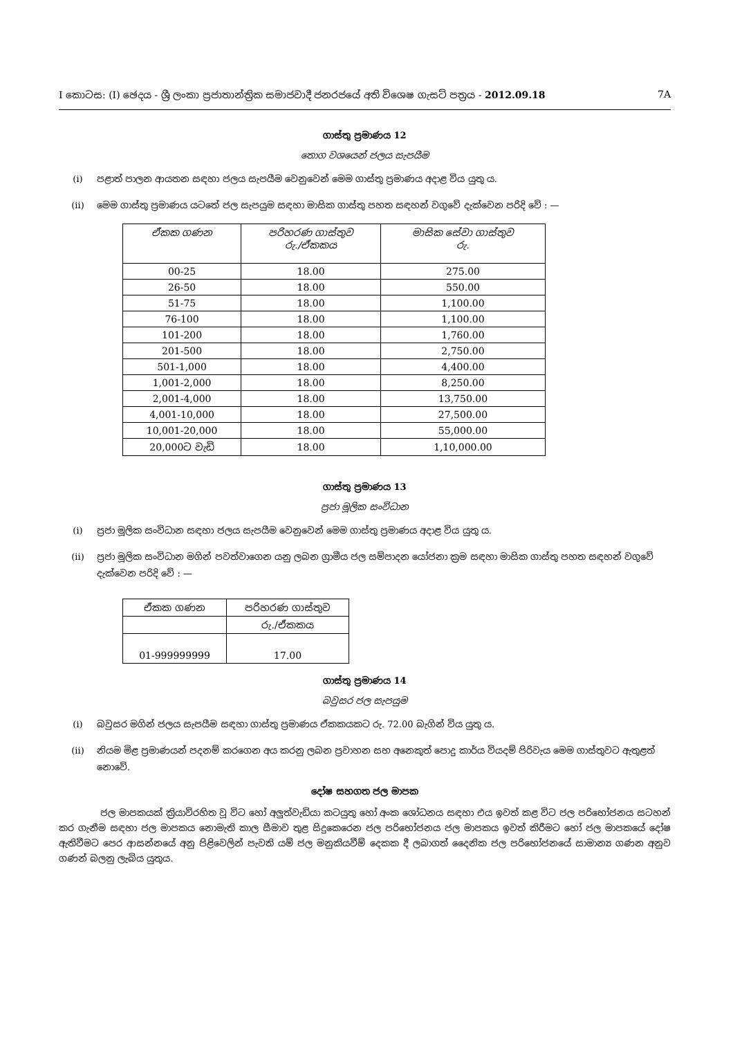I කොටස: (I) ඡෙදය - ශ්‍රී ලංකා ප්‍රජාතාන්ත්‍රික සමාජවාදී ජනරජයේ අති විශෙෂ ගැසට් පත්‍රය - 2012.09.18 7A
ගාස්තු ප්‍රමාණය 12
තොග වශයෙන් ජලය සැපයීම
(i) පළාත් පාලන ආයතන සඳහා ජලය සැපයීම වෙනුවෙන් මෙම ගාස්තු ප්‍රමාණය අදාළ විය යුතු ය.
(ii) මෙම ගාස්තු ප්‍රමාණය යටතේ ජල සැපයුම සඳහා මාසික ගාස්තු පහත සඳහන් වගුවේ දැක්වෙන පරිදි වේ : —
| ඒකක ගණන | පරිහරණ ගාස්තුව රු./ඒකකය | මාසික සේවා ගාස්තුව රු. |
| --- | --- | --- |
| 00-25 | 18.00 | 275.00 |
| 26-50 | 18.00 | 550.00 |
| 51-75 | 18.00 | 1,100.00 |
| 76-100 | 18.00 | 1,100.00 |
| 101-200 | 18.00 | 1,760.00 |
| 201-500 | 18.00 | 2,750.00 |
| 501-1,000 | 18.00 | 4,400.00 |
| 1,001-2,000 | 18.00 | 8,250.00 |
| 2,001-4,000 | 18.00 | 13,750.00 |
| 4,001-10,000 | 18.00 | 27,500.00 |
| 10,001-20,000 | 18.00 | 55,000.00 |
| 20,000ට වැඩි | 18.00 | 1,10,000.00 |
ගාස්තු ප්‍රමාණය 13
ප්‍රජා මූලික සංවිධාන
(i) ප්‍රජා මූලික සංවිධාන සඳහා ජලය සැපයීම වෙනුවෙන් මෙම ගාස්තු ප්‍රමාණය අදාළ විය යුතු ය.
(ii) ප්‍රජා මූලික සංවිධාන මගින් පවත්වාගෙන යනු ලබන ග්‍රාමීය ජල සම්පාදන යෝජනා ක්‍රම සඳහා මාසික ගාස්තු පහත සඳහන් වගුවේ දැක්වෙන පරිදි වේ : —
| ඒකක ගණන | පරිහරණ ගාස්තුව |
| | රු./ඒකකය |
| 01-999999999 | 17.00 |
ගාස්තු ප්‍රමාණය 14
බවුසර ජල සැපයුම
(i) බවුසර මගින් ජලය සැපයීම සඳහා ගාස්තු ප්‍රමාණය ඒකකයකට රු. 72.00 බැගින් විය යුතු ය.
(ii) නියම මිළ ප්‍රමාණයන් පදනම් කරගෙන අය කරනු ලබන ප්‍රවාහන සහ අනෙකුත් පොදු කාර්ය වියදම් පිරිවැය මෙම ගාස්තුවට ඇතුළත් නොවේ.
දෝෂ සහගත ජල මාපක
ජල මාපකයක් ක්‍රියාවිරහිත වූ විට හෝ අලුත්වැඩියා කටයුතු හෝ අංක ශෝධනය සඳහා එය ඉවත් කළ විට ජල පරිභෝජනය සටහන් කර ගැනීම සඳහා ජල මාපකය නොමැති කාල සීමාව තුළ සිදුකෙරෙන ජල පරිභෝජනය ජල මාපකය ඉවත් කිරීමට හෝ ජල මාපකයේ දෝෂ ඇතිවීමට පෙර ආසන්නයේ අනු පිළිවෙලින් පැවති යම් ජල මනුකියවීම් දෙකක දී ලබාගත් දෛනික ජල පරිභෝජනයේ සාමාන්‍ය ගණන අනුව ගණන් බලනු ලැබිය යුතුය.